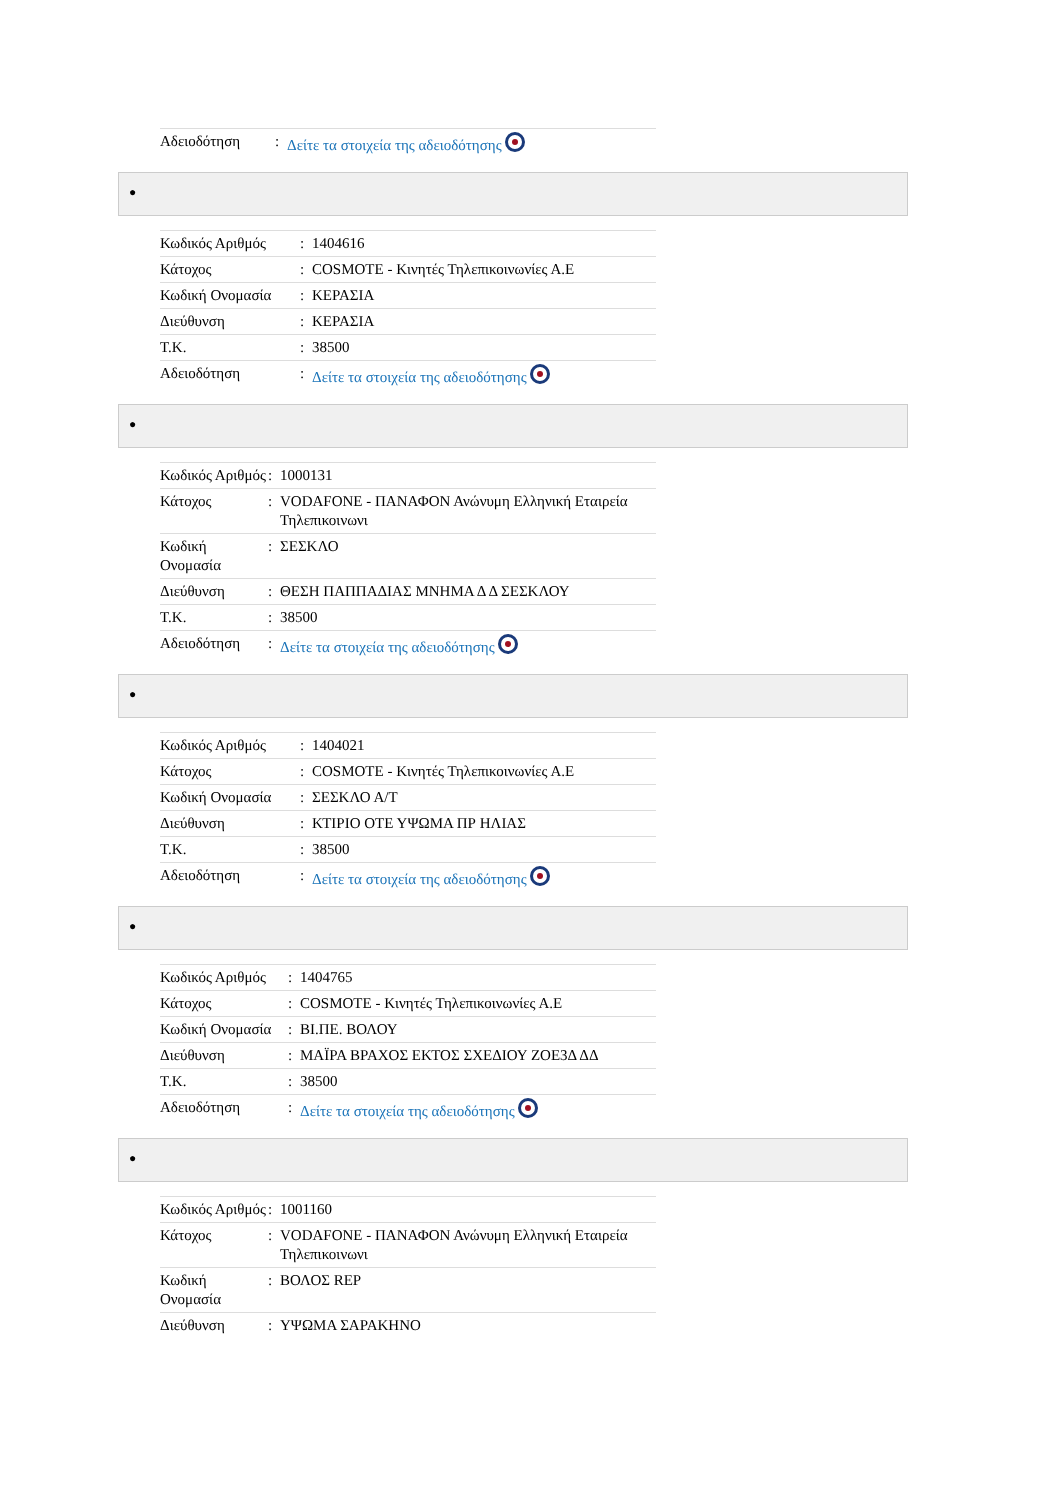| Αδειοδότηση | : | Δείτε τα στοιχεία της αδειοδότησης |
●
| Κωδικός Αριθμός | : | 1404616 |
| Κάτοχος | : | COSMOTE - Κινητές Τηλεπικοινωνίες Α.Ε |
| Κωδική Ονομασία | : | ΚΕΡΑΣΙΑ |
| Διεύθυνση | : | ΚΕΡΑΣΙΑ |
| Τ.Κ. | : | 38500 |
| Αδειοδότηση | : | Δείτε τα στοιχεία της αδειοδότησης |
●
| Κωδικός Αριθμός | : | 1000131 |
| Κάτοχος | : | VODAFONE - ΠΑΝΑΦΟΝ Ανώνυμη Ελληνική Εταιρεία Τηλεπικοινωνι |
| Κωδική Ονομασία | : | ΣΕΣΚΛΟ |
| Διεύθυνση | : | ΘΕΣΗ ΠΑΠΠΑΔΙΑΣ ΜΝΗΜΑ Δ Δ ΣΕΣΚΛΟΥ |
| Τ.Κ. | : | 38500 |
| Αδειοδότηση | : | Δείτε τα στοιχεία της αδειοδότησης |
●
| Κωδικός Αριθμός | : | 1404021 |
| Κάτοχος | : | COSMOTE - Κινητές Τηλεπικοινωνίες Α.Ε |
| Κωδική Ονομασία | : | ΣΕΣΚΛΟ Α/Τ |
| Διεύθυνση | : | ΚΤΙΡΙΟ ΟΤΕ ΥΨΩΜΑ ΠΡ ΗΛΙΑΣ |
| Τ.Κ. | : | 38500 |
| Αδειοδότηση | : | Δείτε τα στοιχεία της αδειοδότησης |
●
| Κωδικός Αριθμός | : | 1404765 |
| Κάτοχος | : | COSMOTE - Κινητές Τηλεπικοινωνίες Α.Ε |
| Κωδική Ονομασία | : | ΒΙ.ΠΕ. ΒΟΛΟΥ |
| Διεύθυνση | : | ΜΑΪΡΑ ΒΡΑΧΟΣ ΕΚΤΟΣ ΣΧΕΔΙΟΥ ΖΟΕ3Δ ΔΔ |
| Τ.Κ. | : | 38500 |
| Αδειοδότηση | : | Δείτε τα στοιχεία της αδειοδότησης |
●
| Κωδικός Αριθμός | : | 1001160 |
| Κάτοχος | : | VODAFONE - ΠΑΝΑΦΟΝ Ανώνυμη Ελληνική Εταιρεία Τηλεπικοινωνι |
| Κωδική Ονομασία | : | ΒΟΛΟΣ REP |
| Διεύθυνση | : | ΥΨΩΜΑ ΣΑΡΑΚΗΝΟ |